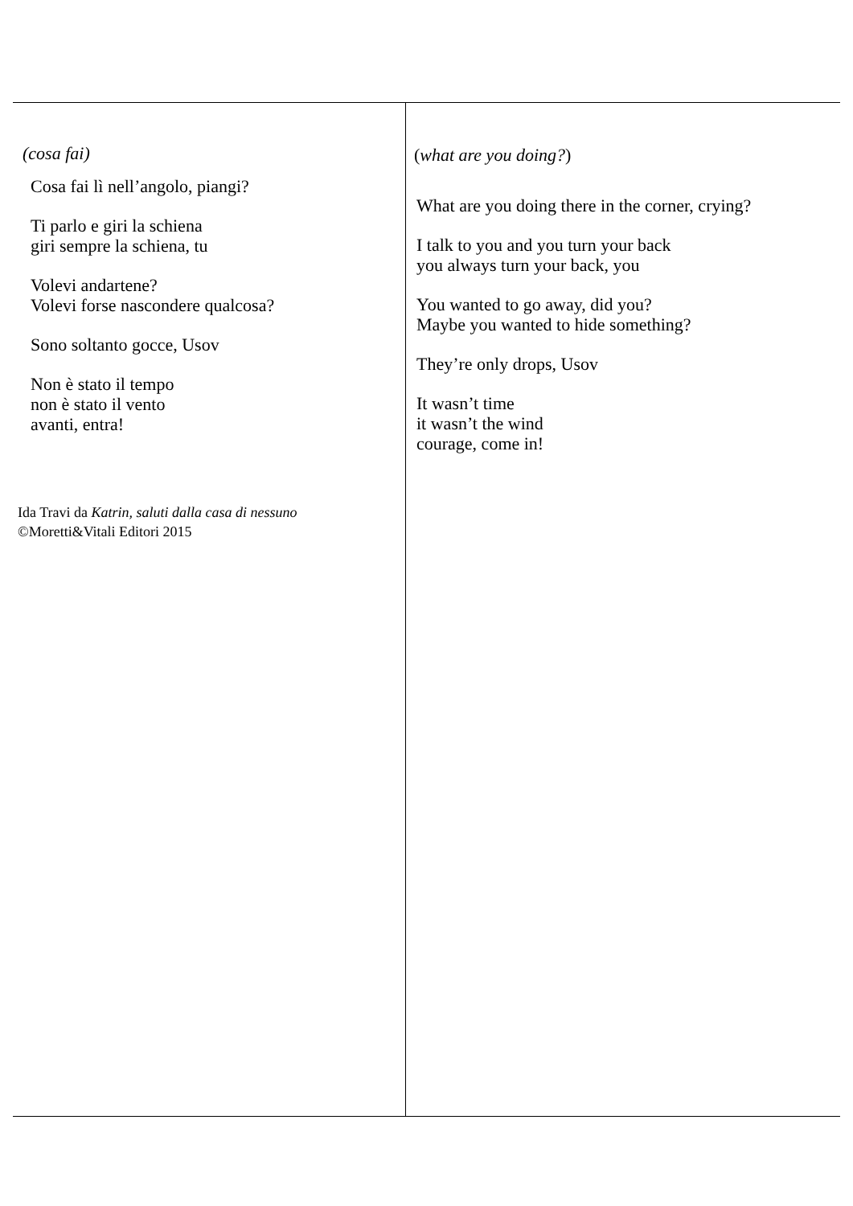| (cosa fai) Cosa fai lì nell’angolo, piangi? Ti parlo e giri la schiena giri sempre la schiena, tu Volevi andartene? Volevi forse nascondere qualcosa? Sono soltanto gocce, Usov Non è stato il tempo non è stato il vento avanti, entra! Ida Travi da Katrin, saluti dalla casa di nessuno ©Moretti&Vitali Editori 2015 | ( what are you doing? ) What are you doing there in the corner, crying? I talk to you and you turn your back you always turn your back, you You wanted to go away, did you? Maybe you wanted to hide something? They’re only drops, Usov It wasn’t time it wasn’t the wind courage, come in! |